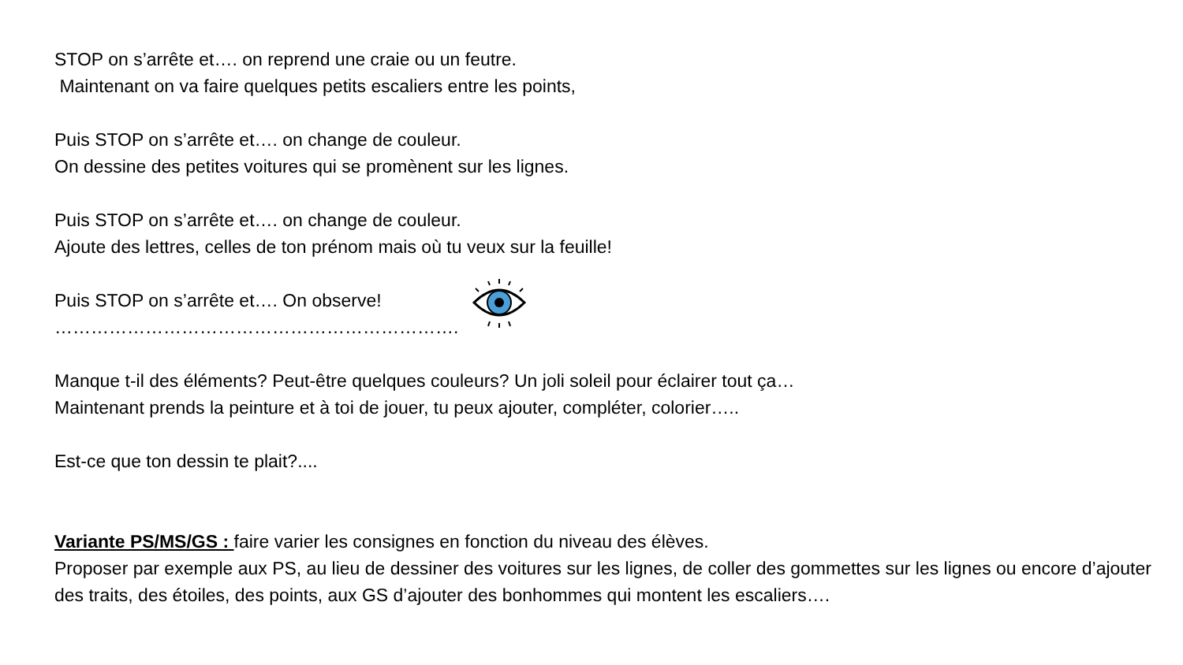STOP on s’arrête et…. on reprend une craie ou un feutre.
Maintenant on va faire quelques petits escaliers entre les points,
Puis STOP on s’arrête et…. on change de couleur.
On dessine des petites voitures qui se promènent sur les lignes.
Puis STOP on s’arrête et…. on change de couleur.
Ajoute des lettres, celles de ton prénom mais où tu veux sur la feuille!
Puis STOP on s’arrête et…. On observe!
………………………………………………………….
Manque t-il des éléments? Peut-être quelques couleurs? Un joli soleil pour éclairer tout ça…
Maintenant prends la peinture et à toi de jouer, tu peux ajouter, compléter, colorier…..
Est-ce que ton dessin te plait?....
Variante PS/MS/GS : faire varier les consignes en fonction du niveau des élèves.
Proposer par exemple aux PS, au lieu de dessiner des voitures sur les lignes, de coller des gommettes sur les lignes ou encore d’ajouter des traits, des étoiles, des points, aux GS d’ajouter des bonhommes qui montent les escaliers….